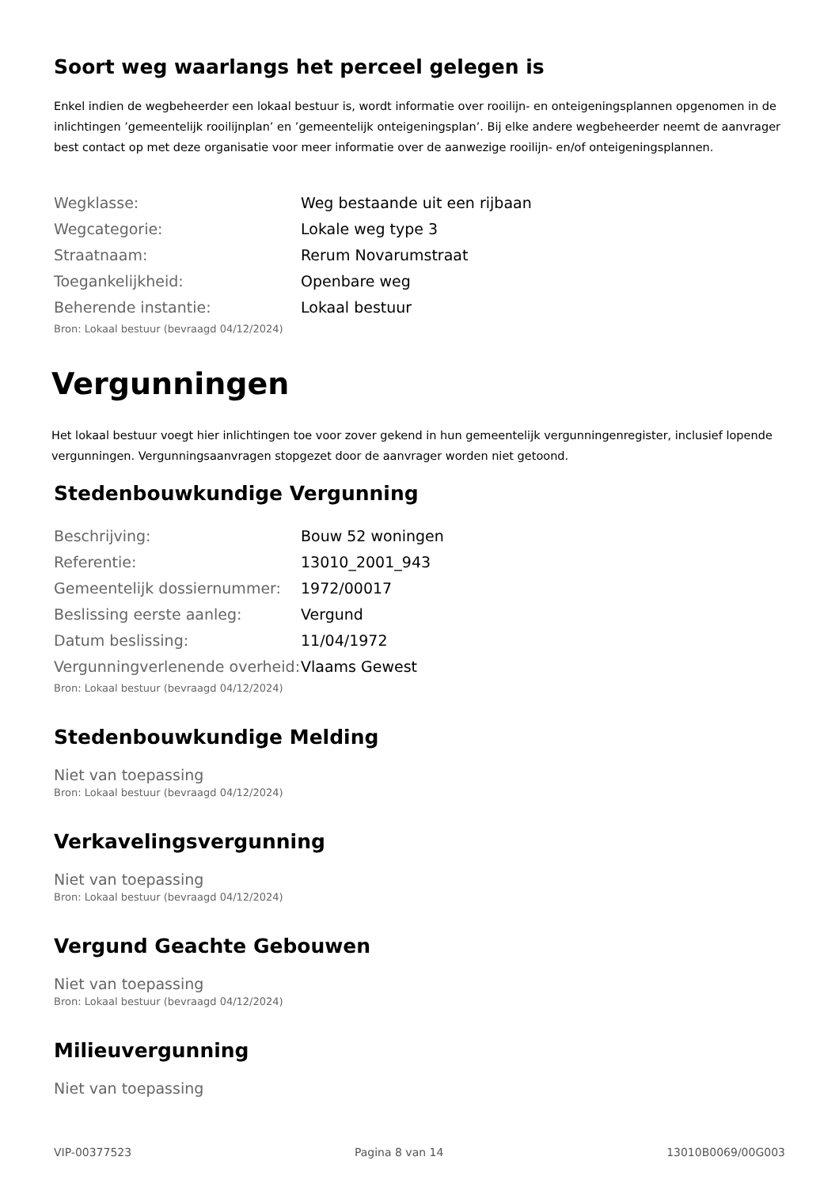Soort weg waarlangs het perceel gelegen is
Enkel indien de wegbeheerder een lokaal bestuur is, wordt informatie over rooilijn- en onteigeningsplannen opgenomen in de inlichtingen ’gemeentelijk rooilijnplan’ en ’gemeentelijk onteigeningsplan’. Bij elke andere wegbeheerder neemt de aanvrager best contact op met deze organisatie voor meer informatie over de aanwezige rooilijn- en/of onteigeningsplannen.
| Wegklasse: | Weg bestaande uit een rijbaan |
| Wegcategorie: | Lokale weg type 3 |
| Straatnaam: | Rerum Novarumstraat |
| Toegankelijkheid: | Openbare weg |
| Beherende instantie: | Lokaal bestuur |
Bron: Lokaal bestuur (bevraagd 04/12/2024)
Vergunningen
Het lokaal bestuur voegt hier inlichtingen toe voor zover gekend in hun gemeentelijk vergunningenregister, inclusief lopende vergunningen. Vergunningsaanvragen stopgezet door de aanvrager worden niet getoond.
Stedenbouwkundige Vergunning
| Beschrijving: | Bouw 52 woningen |
| Referentie: | 13010_2001_943 |
| Gemeentelijk dossiernummer: | 1972/00017 |
| Beslissing eerste aanleg: | Vergund |
| Datum beslissing: | 11/04/1972 |
| Vergunningverlenende overheid: | Vlaams Gewest |
Bron: Lokaal bestuur (bevraagd 04/12/2024)
Stedenbouwkundige Melding
Niet van toepassing
Bron: Lokaal bestuur (bevraagd 04/12/2024)
Verkavelingsvergunning
Niet van toepassing
Bron: Lokaal bestuur (bevraagd 04/12/2024)
Vergund Geachte Gebouwen
Niet van toepassing
Bron: Lokaal bestuur (bevraagd 04/12/2024)
Milieuvergunning
Niet van toepassing
VIP-00377523 Pagina 8 van 14 13010B0069/00G003